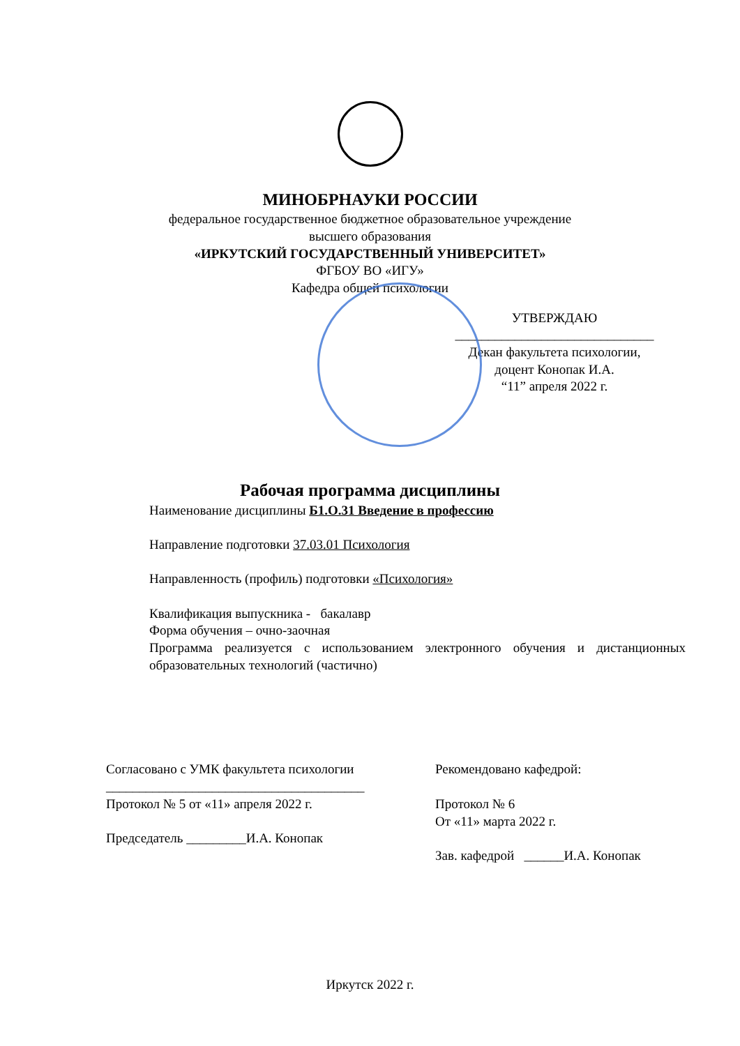МИНОБРНАУКИ РОССИИ
федеральное государственное бюджетное образовательное учреждение
высшего образования
«ИРКУТСКИЙ ГОСУДАРСТВЕННЫЙ УНИВЕРСИТЕТ»
ФГБОУ ВО «ИГУ»
Кафедра общей психологии
УТВЕРЖДАЮ
______________________________
Декан факультета психологии,
доцент Конопак И.А.
“11” апреля 2022 г.
Рабочая программа дисциплины
Наименование дисциплины Б1.О.31 Введение в профессию
Направление подготовки 37.03.01 Психология
Направленность (профиль) подготовки «Психология»
Квалификация выпускника - бакалавр
Форма обучения – очно-заочная
Программа реализуется с использованием электронного обучения и дистанционных образовательных технологий (частично)
Согласовано с УМК факультета психологии
_______________________________________
Протокол № 5 от «11» апреля 2022 г.
Председатель _________И.А. Конопак
Рекомендовано кафедрой:
Протокол № 6
От «11» марта 2022 г.
Зав. кафедрой ______И.А. Конопак
Иркутск 2022 г.